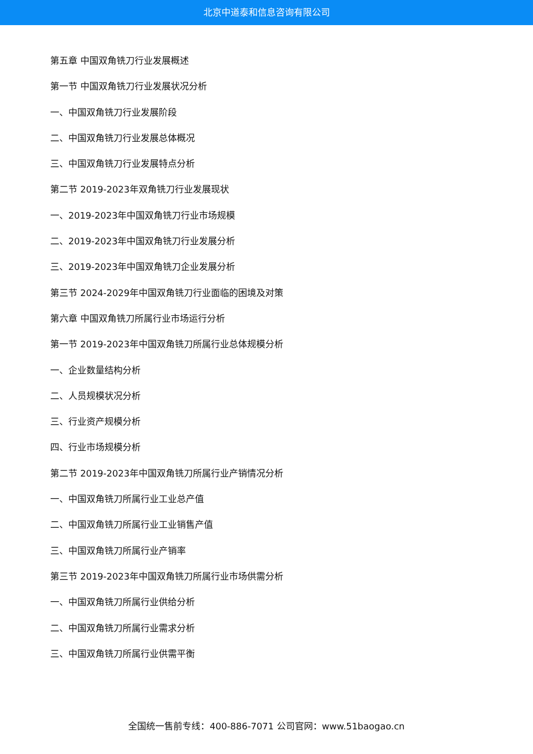北京中道泰和信息咨询有限公司
第五章 中国双角铣刀行业发展概述
第一节 中国双角铣刀行业发展状况分析
一、中国双角铣刀行业发展阶段
二、中国双角铣刀行业发展总体概况
三、中国双角铣刀行业发展特点分析
第二节 2019-2023年双角铣刀行业发展现状
一、2019-2023年中国双角铣刀行业市场规模
二、2019-2023年中国双角铣刀行业发展分析
三、2019-2023年中国双角铣刀企业发展分析
第三节 2024-2029年中国双角铣刀行业面临的困境及对策
第六章 中国双角铣刀所属行业市场运行分析
第一节 2019-2023年中国双角铣刀所属行业总体规模分析
一、企业数量结构分析
二、人员规模状况分析
三、行业资产规模分析
四、行业市场规模分析
第二节 2019-2023年中国双角铣刀所属行业产销情况分析
一、中国双角铣刀所属行业工业总产值
二、中国双角铣刀所属行业工业销售产值
三、中国双角铣刀所属行业产销率
第三节 2019-2023年中国双角铣刀所属行业市场供需分析
一、中国双角铣刀所属行业供给分析
二、中国双角铣刀所属行业需求分析
三、中国双角铣刀所属行业供需平衡
全国统一售前专线：400-886-7071 公司官网：www.51baogao.cn